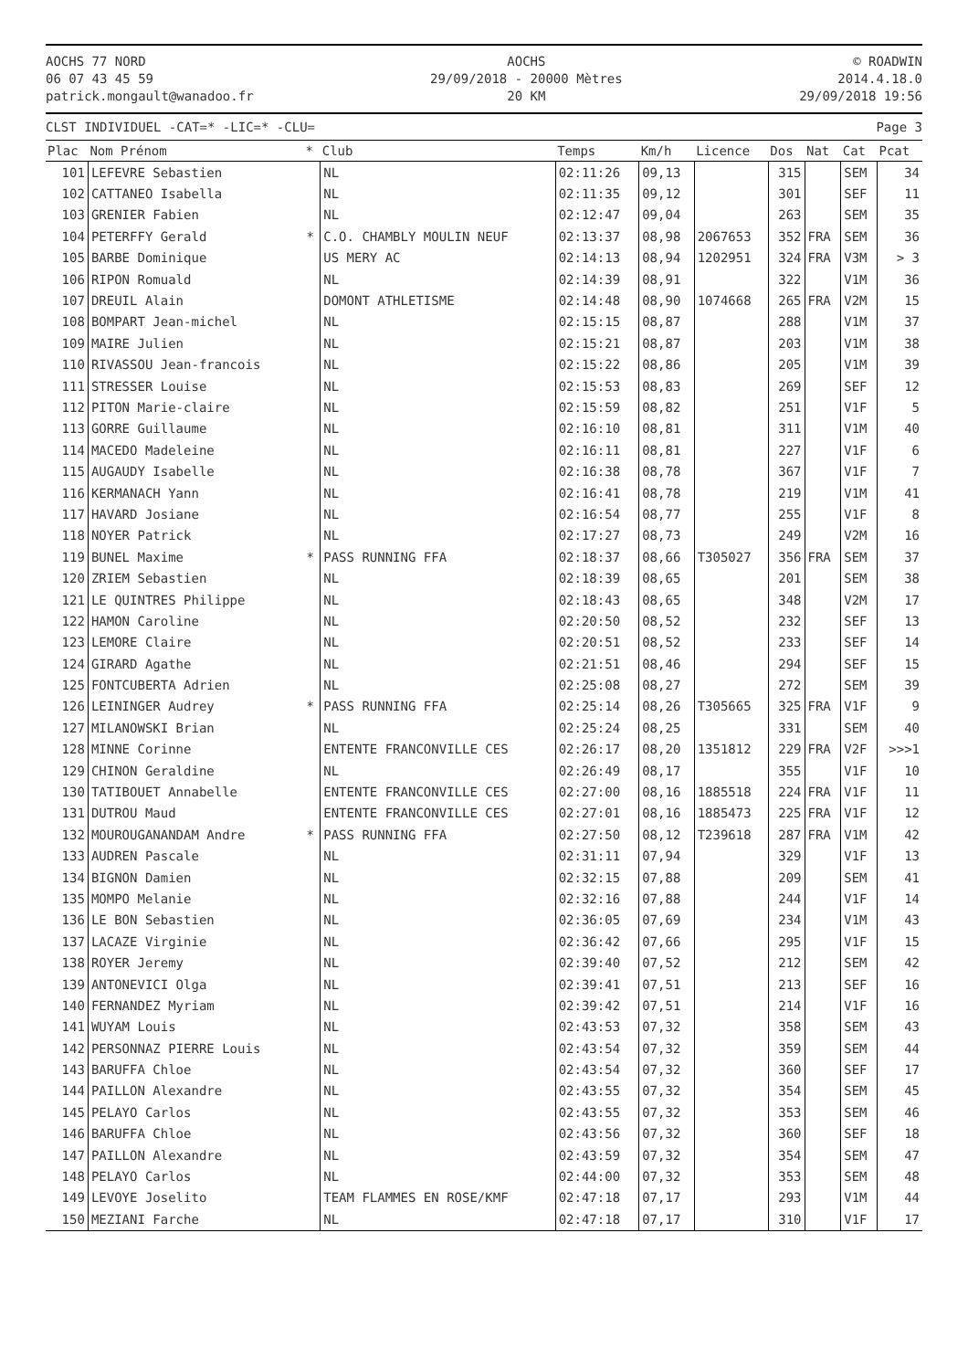AOCHS 77 NORD
06 07 43 45 59
patrick.mongault@wanadoo.fr
AOCHS
29/09/2018 - 20000 Mètres
20 KM
© ROADWIN
2014.4.18.0
29/09/2018 19:56
CLST INDIVIDUEL -CAT=* -LIC=* -CLU= Page 3
| Plac | Nom Prénom | * | Club | Temps | Km/h | Licence | Dos | Nat | Cat | Pcat |
| --- | --- | --- | --- | --- | --- | --- | --- | --- | --- | --- |
| 101 | LEFEVRE Sebastien | | NL | 02:11:26 | 09,13 | | 315 | | SEM | 34 |
| 102 | CATTANEO Isabella | | NL | 02:11:35 | 09,12 | | 301 | | SEF | 11 |
| 103 | GRENIER Fabien | | NL | 02:12:47 | 09,04 | | 263 | | SEM | 35 |
| 104 | PETERFFY Gerald | * | C.O. CHAMBLY MOULIN NEUF | 02:13:37 | 08,98 | 2067653 | 352 | FRA | SEM | 36 |
| 105 | BARBE Dominique | | US MERY AC | 02:14:13 | 08,94 | 1202951 | 324 | FRA | V3M | > 3 |
| 106 | RIPON Romuald | | NL | 02:14:39 | 08,91 | | 322 | | V1M | 36 |
| 107 | DREUIL Alain | | DOMONT ATHLETISME | 02:14:48 | 08,90 | 1074668 | 265 | FRA | V2M | 15 |
| 108 | BOMPART Jean-michel | | NL | 02:15:15 | 08,87 | | 288 | | V1M | 37 |
| 109 | MAIRE Julien | | NL | 02:15:21 | 08,87 | | 203 | | V1M | 38 |
| 110 | RIVASSOU Jean-francois | | NL | 02:15:22 | 08,86 | | 205 | | V1M | 39 |
| 111 | STRESSER Louise | | NL | 02:15:53 | 08,83 | | 269 | | SEF | 12 |
| 112 | PITON Marie-claire | | NL | 02:15:59 | 08,82 | | 251 | | V1F | 5 |
| 113 | GORRE Guillaume | | NL | 02:16:10 | 08,81 | | 311 | | V1M | 40 |
| 114 | MACEDO Madeleine | | NL | 02:16:11 | 08,81 | | 227 | | V1F | 6 |
| 115 | AUGAUDY Isabelle | | NL | 02:16:38 | 08,78 | | 367 | | V1F | 7 |
| 116 | KERMANACH Yann | | NL | 02:16:41 | 08,78 | | 219 | | V1M | 41 |
| 117 | HAVARD Josiane | | NL | 02:16:54 | 08,77 | | 255 | | V1F | 8 |
| 118 | NOYER Patrick | | NL | 02:17:27 | 08,73 | | 249 | | V2M | 16 |
| 119 | BUNEL Maxime | * | PASS RUNNING FFA | 02:18:37 | 08,66 | T305027 | 356 | FRA | SEM | 37 |
| 120 | ZRIEM Sebastien | | NL | 02:18:39 | 08,65 | | 201 | | SEM | 38 |
| 121 | LE QUINTRES Philippe | | NL | 02:18:43 | 08,65 | | 348 | | V2M | 17 |
| 122 | HAMON Caroline | | NL | 02:20:50 | 08,52 | | 232 | | SEF | 13 |
| 123 | LEMORE Claire | | NL | 02:20:51 | 08,52 | | 233 | | SEF | 14 |
| 124 | GIRARD Agathe | | NL | 02:21:51 | 08,46 | | 294 | | SEF | 15 |
| 125 | FONTCUBERTA Adrien | | NL | 02:25:08 | 08,27 | | 272 | | SEM | 39 |
| 126 | LEININGER Audrey | * | PASS RUNNING FFA | 02:25:14 | 08,26 | T305665 | 325 | FRA | V1F | 9 |
| 127 | MILANOWSKI Brian | | NL | 02:25:24 | 08,25 | | 331 | | SEM | 40 |
| 128 | MINNE Corinne | | ENTENTE FRANCONVILLE CES | 02:26:17 | 08,20 | 1351812 | 229 | FRA | V2F | >>>1 |
| 129 | CHINON Geraldine | | NL | 02:26:49 | 08,17 | | 355 | | V1F | 10 |
| 130 | TATIBOUET Annabelle | | ENTENTE FRANCONVILLE CES | 02:27:00 | 08,16 | 1885518 | 224 | FRA | V1F | 11 |
| 131 | DUTROU Maud | | ENTENTE FRANCONVILLE CES | 02:27:01 | 08,16 | 1885473 | 225 | FRA | V1F | 12 |
| 132 | MOUROUGANANDAM Andre | * | PASS RUNNING FFA | 02:27:50 | 08,12 | T239618 | 287 | FRA | V1M | 42 |
| 133 | AUDREN Pascale | | NL | 02:31:11 | 07,94 | | 329 | | V1F | 13 |
| 134 | BIGNON Damien | | NL | 02:32:15 | 07,88 | | 209 | | SEM | 41 |
| 135 | MOMPO Melanie | | NL | 02:32:16 | 07,88 | | 244 | | V1F | 14 |
| 136 | LE BON Sebastien | | NL | 02:36:05 | 07,69 | | 234 | | V1M | 43 |
| 137 | LACAZE Virginie | | NL | 02:36:42 | 07,66 | | 295 | | V1F | 15 |
| 138 | ROYER Jeremy | | NL | 02:39:40 | 07,52 | | 212 | | SEM | 42 |
| 139 | ANTONEVICI Olga | | NL | 02:39:41 | 07,51 | | 213 | | SEF | 16 |
| 140 | FERNANDEZ Myriam | | NL | 02:39:42 | 07,51 | | 214 | | V1F | 16 |
| 141 | WUYAM Louis | | NL | 02:43:53 | 07,32 | | 358 | | SEM | 43 |
| 142 | PERSONNAZ PIERRE Louis | | NL | 02:43:54 | 07,32 | | 359 | | SEM | 44 |
| 143 | BARUFFA Chloe | | NL | 02:43:54 | 07,32 | | 360 | | SEF | 17 |
| 144 | PAILLON Alexandre | | NL | 02:43:55 | 07,32 | | 354 | | SEM | 45 |
| 145 | PELAYO Carlos | | NL | 02:43:55 | 07,32 | | 353 | | SEM | 46 |
| 146 | BARUFFA Chloe | | NL | 02:43:56 | 07,32 | | 360 | | SEF | 18 |
| 147 | PAILLON Alexandre | | NL | 02:43:59 | 07,32 | | 354 | | SEM | 47 |
| 148 | PELAYO Carlos | | NL | 02:44:00 | 07,32 | | 353 | | SEM | 48 |
| 149 | LEVOYE Joselito | | TEAM FLAMMES EN ROSE/KMF | 02:47:18 | 07,17 | | 293 | | V1M | 44 |
| 150 | MEZIANI Farche | | NL | 02:47:18 | 07,17 | | 310 | | V1F | 17 |